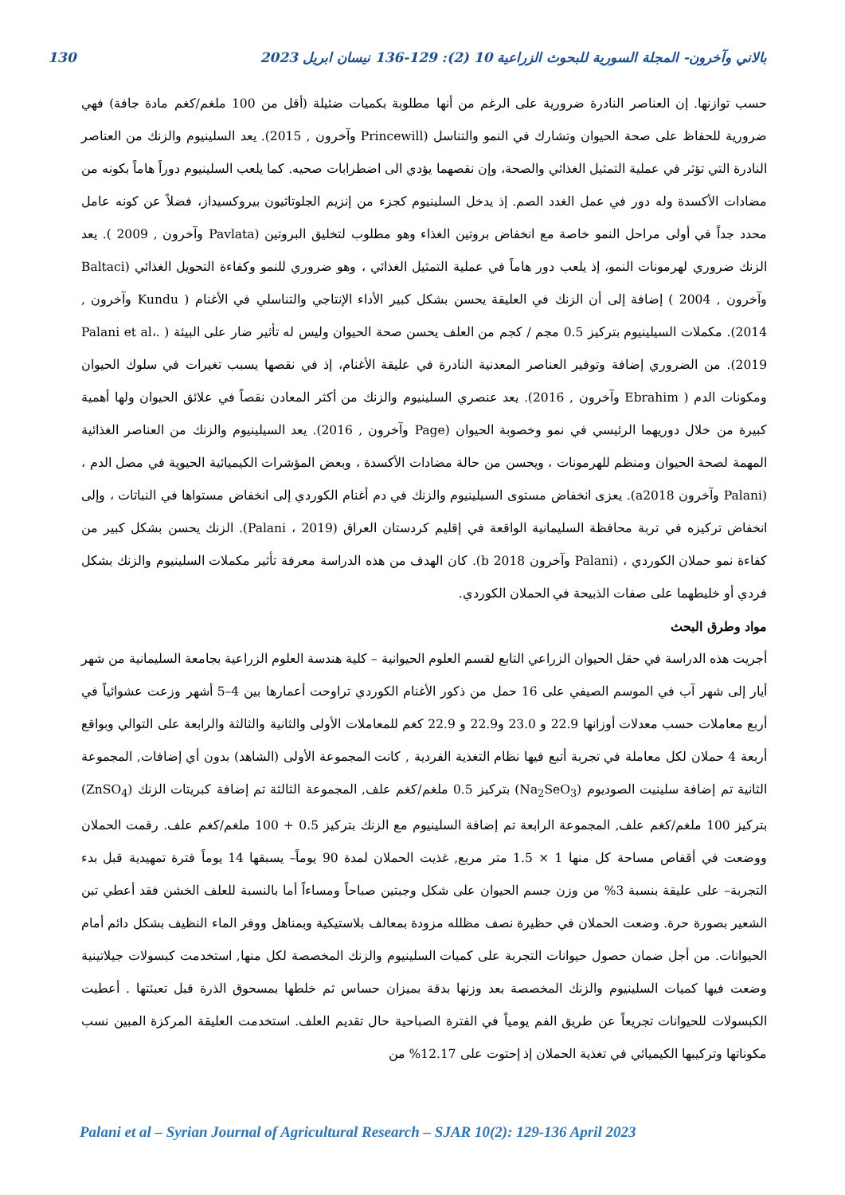130 بالاني وآخرون- المجلة السورية للبحوث الزراعية 10 (2): 129-136 نيسان ابريل 2023
حسب توازنها. إن العناصر النادرة ضرورية على الرغم من أنها مطلوبة بكميات ضئيلة (أقل من 100 ملغم/كغم مادة جافة) فهي ضرورية للحفاظ على صحة الحيوان وتشارك في النمو والتناسل (Princewill وآخرون , 2015). يعد السلينيوم والزنك من العناصر النادرة التي تؤثر في عملية التمثيل الغذائي والصحة، وإن نقصهما يؤدي الى اضطرابات صحيه. كما يلعب السلينيوم دوراً هاماً بكونه من مضادات الأكسدة وله دور في عمل الغدد الصم. إذ يدخل السلينيوم كجزء من إنزيم الجلوتاثيون بيروكسيداز، فضلاً عن كونه عامل محدد جداً في أولى مراحل النمو خاصة مع انخفاض بروتين الغذاء وهو مطلوب لتخليق البروتين (Pavlata وآخرون , 2009 ). يعد الزنك ضروري لهرمونات النمو، إذ يلعب دور هاماً في عملية التمثيل الغذائي ، وهو ضروري للنمو وكفاءة التحويل الغذائي (Baltaci وآخرون , 2004 ) إضافة إلى أن الزنك في العليقة يحسن بشكل كبير الأداء الإنتاجي والتناسلي في الأغنام ( Kundu وآخرون , 2014). مكملات السيلينيوم بتركيز 0.5 مجم / كجم من العلف يحسن صحة الحيوان وليس له تأثير ضار على البيئة ( .Palani et al، 2019). من الضروري إضافة وتوفير العناصر المعدنية النادرة في عليقة الأغنام، إذ في نقصها يسبب تغيرات في سلوك الحيوان ومكونات الدم ( Ebrahim وآخرون , 2016). يعد عنصري السلينيوم والزنك من أكثر المعادن نقصاً في علائق الحيوان ولها أهمية كبيرة من خلال دوريهما الرئيسي في نمو وخصوبة الحيوان (Page وآخرون , 2016). يعد السيلينيوم والزنك من العناصر الغذائية المهمة لصحة الحيوان ومنظم للهرمونات ، ويحسن من حالة مضادات الأكسدة ، وبعض المؤشرات الكيميائية الحيوية في مصل الدم ، (Palani وآخرون a2018). يعزى انخفاض مستوى السيلينيوم والزنك في دم أغنام الكوردي إلى انخفاض مستواها في النباتات ، وإلى انخفاض تركيزه في تربة محافظة السليمانية الواقعة في إقليم كردستان العراق (Palani ، 2019). الزنك يحسن بشكل كبير من كفاءة نمو حملان الكوردي ، (Palani وآخرون 2018 b). كان الهدف من هذه الدراسة معرفة تأثير مكملات السلينيوم والزنك بشكل فردي أو خليطهما على صفات الذبيحة في الحملان الكوردي.
مواد وطرق البحث
أجريت هذه الدراسة في حقل الحيوان الزراعي التابع لقسم العلوم الحيوانية – كلية هندسة العلوم الزراعية بجامعة السليمانية من شهر أيار إلى شهر آب في الموسم الصيفي على 16 حمل من ذكور الأغنام الكوردي تراوحت أعمارها بين 4–5 أشهر وزعت عشوائياً في أربع معاملات حسب معدلات أوزانها 22.9 و 23.0 و22.9 و 22.9 كغم للمعاملات الأولى والثانية والثالثة والرابعة على التوالي وبواقع أربعة 4 حملان لكل معاملة في تجربة أتبع فيها نظام التغذية الفردية , كانت المجموعة الأولى (الشاهد) بدون أي إضافات, المجموعة الثانية تم إضافة سلينيت الصوديوم (Na<sub>2</sub>SeO<sub>3</sub>) بتركيز 0.5 ملغم/كغم علف, المجموعة الثالثة تم إضافة كبريتات الزنك (ZnSO<sub>4</sub>) بتركيز 100 ملغم/كغم علف, المجموعة الرابعة تم إضافة السلينيوم مع الزنك بتركيز 0.5 + 100 ملغم/كغم علف. رقمت الحملان ووضعت في أقفاص مساحة كل منها 1 × 1.5 متر مربع, غذيت الحملان لمدة 90 يوماً– يسبقها 14 يوماً فترة تمهيدية قبل بدء التجربة– على عليقة بنسبة 3% من وزن جسم الحيوان على شكل وجبتين صباحاً ومساءاً أما بالنسبة للعلف الخشن فقد أعطي تبن الشعير بصورة حرة. وضعت الحملان في حظيرة نصف مظلله مزودة بمعالف بلاستيكية وبمناهل ووفر الماء النظيف بشكل دائم أمام الحيوانات. من أجل ضمان حصول حيوانات التجربة على كميات السلينيوم والزنك المخصصة لكل منها, استخدمت كبسولات جيلاتينية وضعت فيها كميات السلينيوم والزنك المخصصة بعد وزنها بدقة بميزان حساس ثم خلطها بمسحوق الذرة قبل تعبئتها . أعطيت الكبسولات للحيوانات تجريعاً عن طريق الفم يومياً في الفترة الصباحية حال تقديم العلف. استخدمت العليقة المركزة المبين نسب مكوناتها وتركيبها الكيميائي في تغذية الحملان إذ إحتوت على 12.17% من
Palani et al – Syrian Journal of Agricultural Research – SJAR 10(2): 129-136 April 2023